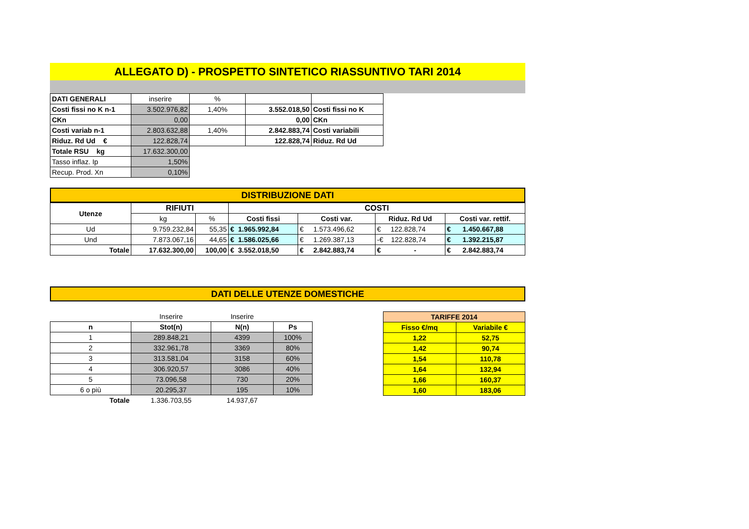ALLEGATO D) - PROSPETTO SINTETICO RIASSUNTIVO TARI 2014
| DATI GENERALI | inserire | % | | |
| Costi fissi no K n-1 | 3.502.976,82 | 1,40% | 3.552.018,50 | Costi fissi no K |
| CKn | 0,00 | | 0,00 | CKn |
| Costi variab n-1 | 2.803.632,88 | 1,40% | 2.842.883,74 | Costi variabili |
| Riduz. Rd Ud € | 122.828,74 | | 122.828,74 | Riduz. Rd Ud |
| Totale RSU kg | 17.632.300,00 | | | |
| Tasso inflaz. Ip | 1,50% | | | |
| Recup. Prod. Xn | 0,10% | | | |
DISTRIBUZIONE DATI
| Utenze | RIFIUTI | | COSTI | | | |
| --- | --- | --- | --- | --- | --- | --- |
| | kg | % | Costi fissi | Costi var. | Riduz. Rd Ud | Costi var. rettif. |
| Ud | 9.759.232,84 | 55,35 | € 1.965.992,84 | € 1.573.496,62 | € 122.828,74 | € 1.450.667,88 |
| Und | 7.873.067,16 | 44,65 | € 1.586.025,66 | € 1.269.387,13 | -€ 122.828,74 | € 1.392.215,87 |
| Totale | 17.632.300,00 | 100,00 | € 3.552.018,50 | € 2.842.883,74 | € - | € 2.842.883,74 |
DATI DELLE UTENZE DOMESTICHE
| | Inserire | Inserire | |
| n | Stot(n) | N(n) | Ps |
| 1 | 289.848,21 | 4399 | 100% |
| 2 | 332.961,78 | 3369 | 80% |
| 3 | 313.581,04 | 3158 | 60% |
| 4 | 306.920,57 | 3086 | 40% |
| 5 | 73.096,58 | 730 | 20% |
| 6 o più | 20.295,37 | 195 | 10% |
| Totale | 1.336.703,55 | 14.937,67 | |
| TARIFFE 2014 | |
| --- | --- |
| Fisso €/mq | Variabile € |
| 1,22 | 52,75 |
| 1,42 | 90,74 |
| 1,54 | 110,78 |
| 1,64 | 132,94 |
| 1,66 | 160,37 |
| 1,60 | 183,06 |